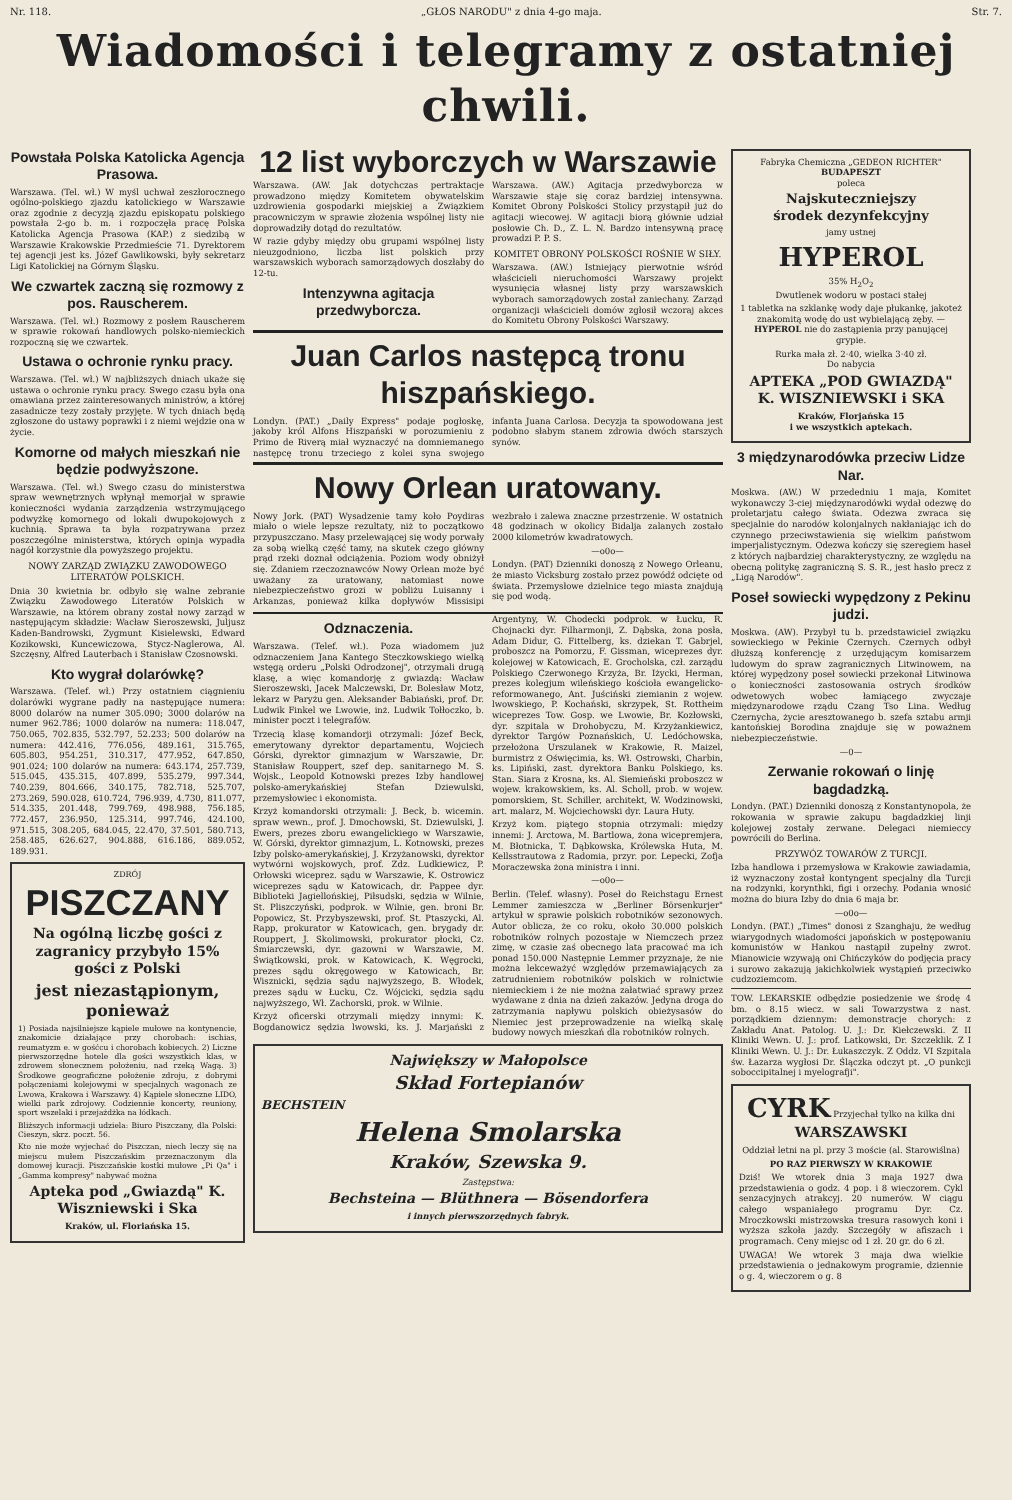Nr. 118. „GŁOS NARODU" z dnia 4-go maja. Str. 7.
Wiadomości i telegramy z ostatniej chwili.
Powstała Polska Katolicka Agencja Prasowa.
Warszawa. (Tel. wł.) W myśl uchwał zeszłorocznego ogólno-polskiego zjazdu katolickiego w Warszawie oraz zgodnie z decyzją zjazdu episkopatu polskiego powstała 2-go b. m. i rozpoczęła pracę Polska Katolicka Agencja Prasowa (KAP.) z siedzibą w Warszawie Krakowskie Przedmieście 71. Dyrektorem tej agencji jest ks. Józef Gawlikowski, były sekretarz Ligi Katolickiej na Górnym Śląsku.
We czwartek zaczną się rozmowy z pos. Rauscherem.
Warszawa. (Tel. wł.) Rozmowy z posłem Rauscherem w sprawie rokowań handlowych polsko-niemieckich rozpoczną się we czwartek.
Ustawa o ochronie rynku pracy.
Warszawa. (Tel. wł.) W najbliższych dniach ukaże się ustawa o ochronie rynku pracy. Swego czasu była ona omawiana przez zainteresowanych ministrów, a której zasadnicze tezy zostały przyjęte. W tych dniach będą zgłoszone do ustawy poprawki i z niemi wejdzie ona w życie.
Komorne od małych mieszkań nie będzie podwyższone.
Warszawa. (Tel. wł.) Swego czasu do ministerstwa spraw wewnętrznych wpłynął memorjał w sprawie konieczności wydania zarządzenia wstrzymującego podwyżkę komornego od lokali dwupokojowych z kuchnią. Sprawa ta była rozpatrywana przez poszczególne ministerstwa, których opinja wypadła nagół korzystnie dla powyższego projektu.
NOWY ZARZĄD ZWIĄZKU ZAWODOWEGO LITERATÓW POLSKICH.
Dnia 30 kwietnia br. odbyło się walne zebranie Związku Zawodowego Literatów Polskich w Warszawie, na którem obrany został nowy zarząd w następującym składzie: Wacław Sieroszewski, Juljusz Kaden-Bandrowski, Zygmunt Kisielewski, Edward Kozikowski, Kuncewiczowa, Stycz-Naglerowa, Al. Szczęsny, Alfred Lauterbach i Stanisław Czosnowski.
Kto wygrał dolarówkę?
Warszawa. (Telef. wł.) Przy ostatniem ciągnieniu dolarówki wygrane padły na następujące numera: 8000 dolarów na numer 305.090; 3000 dolarów na numer 962.786; 1000 dolarów na numera: 118.047, 750.065, 702.835, 532.797, 52.233; 500 dolarów na numera: 442.416, 776.056, 489.161, 315.765, 605.803, 954.251, 310.317, 477.952, 647.850, 901.024; 100 dolarów na numera: 643.174, 257.739, 515.045, 435.315, 407.899, 535.279, 997.344, 740.239, 804.666, 340.175, 782.718, 525.707, 273.269, 590.028, 610.724, 796.939, 4.730, 811.077, 514.335, 201.448, 799.769, 498.988, 756.185, 772.457, 236.950, 125.314, 997.746, 424.100, 971.515, 308.205, 684.045, 22.470, 37.501, 580.713, 258.485, 626.627, 904.888, 616.186, 889.052, 189.931.
ZDRÓJ
PISZCZANY
Na ogólną liczbę gości z zagranicy przybyło 15% gości z Polski
jest niezastąpionym, ponieważ
1) Posiada najsilniejsze kąpiele mułowe na kontynencie, znakomicie działające przy chorobach: ischias, reumatyzm e. w gośćcu i chorobach kobiecych. 2) Liczne pierwszorzędne hotele dla gości wszystkich klas, w zdrowem słonecznem położeniu, nad rzeką Wagą. 3) Środkowe geograficzne położenie zdroju, z dobrymi połączeniami kolejowymi w specjalnych wagonach ze Lwowa, Krakowa i Warszawy. 4) Kąpiele słoneczne LIDO, wielki park zdrojowy. Codziennie koncerty, reuniony, sport wszelaki i przejażdżka na łódkach.
Bliższych informacji udziela: Biuro Piszczany, dla Polski: Cieszyn, skrz. poczt. 56.
Kto nie może wyjechać do Piszczan, niech leczy się na miejscu mułem Piszczańskim przeznaczonym dla domowej kuracji. Piszczańskie kostki mułowe „Pi Qa" i „Gamma kompresy" nabywać można
Apteka pod „Gwiazdą" K. Wiszniewski i Ska
Kraków, ul. Floriańska 15.
12 list wyborczych w Warszawie
Warszawa. (AW. Jak dotychczas pertraktacje prowadzono między Komitetem obywatelskim uzdrowienia gospodarki miejskiej a Związkiem pracowniczym w sprawie złożenia wspólnej listy nie doprowadziły dotąd do rezultatów.
W razie gdyby między obu grupami wspólnej listy nieuzgodniono, liczba list polskich przy warszawskich wyborach samorządowych doszłaby do 12-tu.
Intenzywna agitacja przedwyborcza.
Warszawa. (AW.) Agitacja przedwyborcza w Warszawie staje się coraz bardziej intensywna. Komitet Obrony Polskości Stolicy przystąpił już do agitacji wiecowej. W agitacji biorą głównie udział posłowie Ch. D., Z. L. N. Bardzo intensywną pracę prowadzi P. P. S.
KOMITET OBRONY POLSKOŚCI ROŚNIE W SIŁY.
Warszawa. (AW.) Istniejący pierwotnie wśród właścicieli nieruchomości Warszawy projekt wysunięcia własnej listy przy warszawskich wyborach samorządowych został zaniechany. Zarząd organizacji właścicieli domów zgłosił wczoraj akces do Komitetu Obrony Polskości Warszawy.
Juan Carlos następcą tronu hiszpańskiego.
Londyn. (PAT.) „Daily Express" podaje pogłoskę, jakoby król Alfons Hiszpański w porozumieniu z Primo de Riverą miał wyznaczyć na domniemanego następcę tronu trzeciego z kolei syna swojego infanta Juana Carlosa. Decyzja ta spowodowana jest podobno słabym stanem zdrowia dwóch starszych synów.
Nowy Orlean uratowany.
Nowy Jork. (PAT) Wysadzenie tamy koło Poydiras miało o wiele lepsze rezultaty, niż to początkowo przypuszczano. Masy przelewającej się wody porwały za sobą wielką część tamy, na skutek czego główny prąd rzeki doznał odciążenia. Poziom wody obniżył się. Zdaniem rzeczoznawców Nowy Orlean może być uważany za uratowany, natomiast nowe niebezpieczeństwo grozi w pobliżu Luisanny i Arkanzas, ponieważ kilka dopływów Missisipi wezbrało i zalewa znaczne przestrzenie. W ostatnich 48 godzinach w okolicy Bidalja zalanych zostało 2000 kilometrów kwadratowych.
—o0o—
Londyn. (PAT) Dzienniki donoszą z Nowego Orleanu, że miasto Vicksburg zostało przez powódź odcięte od świata. Przemysłowe dzielnice tego miasta znajdują się pod wodą.
Odznaczenia.
Warszawa. (Telef. wł.). Poza wiadomem już odznaczeniem Jana Kantego Steczkowskiego wielką wstęgą orderu „Polski Odrodzonej", otrzymali drugą klasę, a więc komandorję z gwiazdą: Wacław Sieroszewski, Jacek Malczewski, Dr. Bolesław Motz, lekarz w Paryżu gen. Aleksander Babiański, prof. Dr. Ludwik Finkel we Lwowie, inż. Ludwik Tołłoczko, b. minister poczt i telegrafów.
Trzecią klasę komandorji otrzymali: Józef Beck, emerytowany dyrektor departamentu, Wojciech Górski, dyrektor gimnazjum w Warszawie, Dr. Stanisław Rouppert, szef dep. sanitarnego M. S. Wojsk., Leopold Kotnowski prezes Izby handlowej polsko-amerykańskiej Stefan Dziewulski, przemysłowiec i ekonomista.
Krzyż komandorski otrzymali: J. Beck, b. wicemin. spraw wewn., prof. J. Dmochowski, St. Dziewulski, J. Ewers, prezes zboru ewangelickiego w Warszawie, W. Górski, dyrektor gimnazjum, L. Kotnowski, prezes Izby polsko-amerykańskiej, J. Krzyżanowski, dyrektor wytwórni wojskowych, prof. Zdz. Ludkiewicz, P. Orłowski wiceprez. sądu w Warszawie, K. Ostrowicz wiceprezes sądu w Katowicach, dr. Pappee dyr. Biblioteki Jagiellońskiej, Piłsudski, sędzia w Wilnie, St. Pliszczyński, podprok. w Wilnie, gen. broni Br. Popowicz, St. Przybyszewski, prof. St. Ptaszycki, Al. Rapp, prokurator w Katowicach, gen. brygady dr. Rouppert, J. Skolimowski, prokurator płocki, Cz. Śmiarczewski, dyr. gazowni w Warszawie, M. Świątkowski, prok. w Katowicach, K. Węgrocki, prezes sądu okręgowego w Katowicach, Br. Wisznicki, sędzia sądu najwyższego, B. Włodek, prezes sądu w Łucku, Cz. Wójcicki, sędzia sądu najwyższego, Wł. Zachorski, prok. w Wilnie.
Krzyż oficerski otrzymali między innymi: K. Bogdanowicz sędzia lwowski, ks. J. Marjański z Argentyny, W. Chodecki podprok. w Łucku, R. Chojnacki dyr. Filharmonji, Z. Dąbska, żona posła, Adam Didur, G. Fittelberg, ks. dziekan T. Gabrjel, proboszcz na Pomorzu, F. Gissman, wiceprezes dyr. kolejowej w Katowicach, E. Grocholska, czł. zarządu Polskiego Czerwonego Krzyża, Br. Iżycki, Herman, prezes kolegjum wileńskiego kościoła ewangelicko-reformowanego, Ant. Juściński ziemianin z wojew. lwowskiego, P. Kochański, skrzypek, St. Rottheim wiceprezes Tow. Gosp. we Lwowie, Br. Kozłowski, dyr. szpitala w Drohobyczu, M. Krzyżankiewicz, dyrektor Targów Poznańskich, U. Ledóchowska, przełożona Urszulanek w Krakowie, R. Maizel, burmistrz z Oświęcimia, ks. Wł. Ostrowski, Charbin, ks. Lipiński, zast. dyrektora Banku Polskiego, ks. Stan. Siara z Krosna, ks. Al. Siemieński proboszcz w wojew. krakowskiem, ks. Al. Scholl, prob. w wojew. pomorskiem, St. Schiller, architekt, W. Wodzinowski, art. malarz, M. Wojciechowski dyr. Laura Huty.
Krzyż kom. piątego stopnia otrzymali: między innemi: J. Arctowa, M. Bartlowa, żona wicepremjera, M. Błotnicka, T. Dąbkowska, Królewska Huta, M. Kellsstrautowa z Radomia, przyr. por. Lepecki, Zofja Moraczewska żona ministra i inni.
—o0o—
Berlin. (Telef. własny). Poseł do Reichstagu Ernest Lemmer zamieszcza w „Berliner Börsenkurjer" artykuł w sprawie polskich robotników sezonowych. Autor oblicza, że co roku, około 30.000 polskich robotników rolnych pozostaje w Niemczech przez zimę, w czasie zaś obecnego lata pracować ma ich ponad 150.000 Następnie Lemmer przyznaje, że nie można lekceważyć względów przemawiających za zatrudnieniem robotników polskich w rolnictwie niemieckiem i że nie można załatwiać sprawy przez wydawane z dnia na dzień zakazów. Jedyna droga do zatrzymania napływu polskich obieżysasów do Niemiec jest przeprowadzenie na wielką skalę budowy nowych mieszkań dla robotników rolnych.
Największy w Małopolsce
Skład Fortepianów
BECHSTEIN
Helena Smolarska
Kraków, Szewska 9.
Zastępstwa:
Bechsteina — Blüthnera — Bösendorfera
i innych pierwszorzędnych fabryk.
Fabryka Chemiczna „GEDEON RICHTER"
BUDAPESZT
poleca
Najskuteczniejszy
środek dezynfekcyjny
jamy ustnej
HYPEROL
35% H<sub>2</sub>O<sub>2</sub>
Dwutlenek wodoru w postaci stałej
1 tabletka na szklankę wody daje płukankę, jakoteż znakomitą wodę do ust wybielającą zęby. — HYPEROL nie do zastąpienia przy panującej grypie.
Rurka mała zł. 2·40, wielka 3·40 zł.
Do nabycia
APTEKA „POD GWIAZDĄ"
K. WISZNIEWSKI i SKA
Kraków, Florjańska 15
i we wszystkich aptekach.
3 międzynarodówka przeciw Lidze Nar.
Moskwa. (AW.) W przededniu 1 maja, Komitet wykonawczy 3-ciej międzynarodówki wydał odezwę do proletarjatu całego świata. Odezwa zwraca się specjalnie do narodów kolonjalnych nakłaniając ich do czynnego przeciwstawienia się wielkim państwom imperjalistycznym. Odezwa kończy się szeregiem haseł z których najbardziej charakterystyczny, ze względu na obecną politykę zagraniczną S. S. R., jest hasło precz z „Ligą Narodów".
Poseł sowiecki wypędzony z Pekinu judzi.
Moskwa. (AW). Przybył tu b. przedstawiciel związku sowieckiego w Pekinie Czernych. Czernych odbył dłuższą konferencję z urzędującym komisarzem ludowym do spraw zagranicznych Litwinowem, na której wypędzony poseł sowiecki przekonał Litwinowa o konieczności zastosowania ostrych środków odwetowych wobec łamiącego zwyczaje międzynarodowe rządu Czang Tso Lina. Według Czernycha, życie aresztowanego b. szefa sztabu armji kantońskiej Borodina znajduje się w poważnem niebezpieczeństwie.
—0—
Zerwanie rokowań o linję bagdadzką.
Londyn. (PAT.) Dzienniki donoszą z Konstantynopola, że rokowania w sprawie zakupu bagdadzkiej linji kolejowej zostały zerwane. Delegaci niemieccy powrócili do Berlina.
PRZYWÓZ TOWARÓW Z TURCJI.
Izba handlowa i przemysłowa w Krakowie zawiadamia, iż wyznaczony został kontyngent specjalny dla Turcji na rodzynki, korynthki, figi i orzechy. Podania wnosić można do biura Izby do dnia 6 maja br.
—o0o—
Londyn. (PAT.) „Times" donosi z Szanghaju, że według wiarygodnych wiadomości japońskich w postępowaniu komunistów w Hankou nastąpił zupełny zwrot. Mianowicie wzywają oni Chińczyków do podjęcia pracy i surowo zakazują jakichkolwiek wystąpień przeciwko cudzoziemcom.
TOW. LEKARSKIE odbędzie posiedzenie we środę 4 bm. o 8.15 wiecz. w sali Towarzystwa z nast. porządkiem dziennym: demonstracje chorych: z Zakładu Anat. Patolog. U. J.: Dr. Kiełczewski. Z II Kliniki Wewn. U. J.: prof. Latkowski, Dr. Szczeklik. Z I Kliniki Wewn. U. J.: Dr. Łukaszczyk. Z Oddz. VI Szpitala św. Łazarza wygłosi Dr. Ślączka odczyt pt. „O punkcji soboccipitalnej i myelografji".
CYRK Przyjechał tylko na kilka dni WARSZAWSKI
Oddział letni na pl. przy 3 moście (al. Starowiślna)
PO RAZ PIERWSZY W KRAKOWIE
Dziś! We wtorek dnia 3 maja 1927 dwa przedstawienia o godz. 4 pop. i 8 wieczorem. Cykl senzacyjnych atrakcyj. 20 numerów. W ciągu całego wspaniałego programu Dyr. Cz. Mroczkowski mistrzowska tresura rasowych koni i wyższa szkoła jazdy. Szczegóły w afiszach i programach. Ceny miejsc od 1 zł. 20 gr. do 6 zł.
UWAGA! We wtorek 3 maja dwa wielkie przedstawienia o jednakowym programie, dziennie o g. 4, wieczorem o g. 8